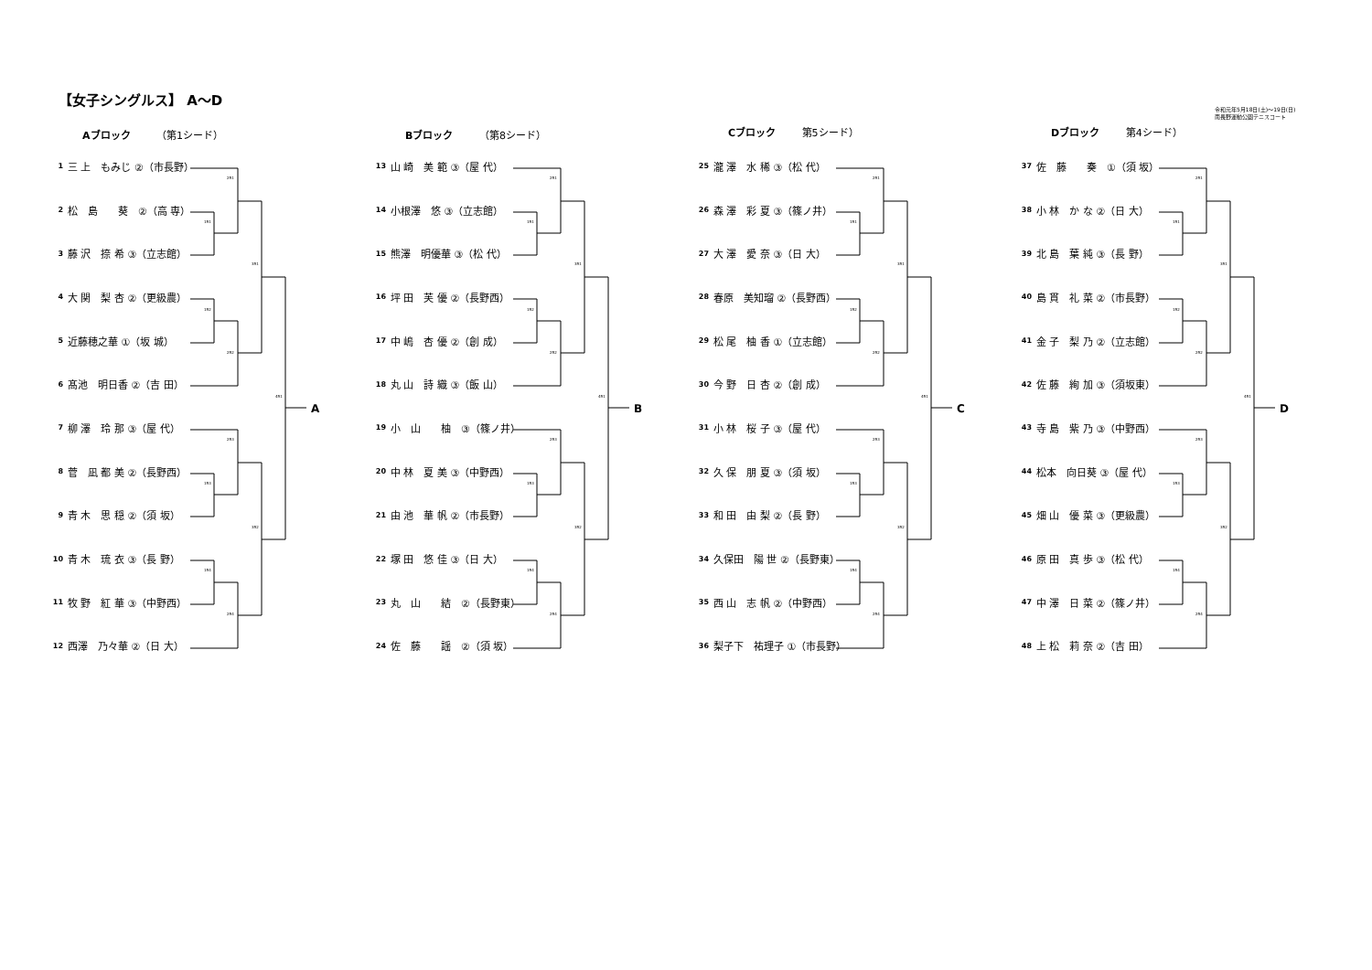【女子シングルス】 A～D
令和元年5月18日(土)～19日(日)
南長野運動公園テニスコート
Aブロック （第1シード）
2R1
1R1
3R1
1R2
2R2
4R1
2R3
1R3
3R2
1R4
2R4
A
| 1 | 三 上 もみじ ②（市長野） |
| 2 | 松 島 葵 ②（高 専） |
| 3 | 藤 沢 捺 希 ③（立志館） |
| 4 | 大 関 梨 杏 ②（更級農） |
| 5 | 近藤穂之華 ①（坂 城） |
| 6 | 髙池 明日香 ②（吉 田） |
| 7 | 柳 澤 玲 那 ③（屋 代） |
| 8 | 菅 凪 都 美 ②（長野西） |
| 9 | 青 木 思 穏 ②（須 坂） |
| 10 | 青 木 琉 衣 ③（長 野） |
| 11 | 牧 野 紅 華 ③（中野西） |
| 12 | 西澤 乃々華 ②（日 大） |
Bブロック （第8シード）
2R1
1R1
3R1
1R2
2R2
4R1
2R3
1R3
3R2
1R4
2R4
B
| 13 | 山 崎 美 範 ③（屋 代） |
| 14 | 小根澤 悠 ③（立志館） |
| 15 | 熊澤 明優華 ③（松 代） |
| 16 | 坪 田 芙 優 ②（長野西） |
| 17 | 中 嶋 杏 優 ②（創 成） |
| 18 | 丸 山 詩 織 ③（飯 山） |
| 19 | 小 山 柚 ③（篠ノ井） |
| 20 | 中 林 夏 美 ③（中野西） |
| 21 | 由 池 華 帆 ②（市長野） |
| 22 | 塚 田 悠 佳 ③（日 大） |
| 23 | 丸 山 結 ②（長野東） |
| 24 | 佐 藤 謡 ②（須 坂） |
Cブロック 第5シード）
2R1
1R1
3R1
1R2
2R2
4R1
2R3
1R3
3R2
1R4
2R4
C
| 25 | 瀧 澤 水 稀 ③（松 代） |
| 26 | 森 澤 彩 夏 ③（篠ノ井） |
| 27 | 大 澤 愛 奈 ③（日 大） |
| 28 | 春原 美知瑠 ②（長野西） |
| 29 | 松 尾 柚 香 ①（立志館） |
| 30 | 今 野 日 杏 ②（創 成） |
| 31 | 小 林 桜 子 ③（屋 代） |
| 32 | 久 保 朋 夏 ③（須 坂） |
| 33 | 和 田 由 梨 ②（長 野） |
| 34 | 久保田 陽 世 ②（長野東） |
| 35 | 西 山 志 帆 ②（中野西） |
| 36 | 梨子下 祐理子 ①（市長野） |
Dブロック 第4シード）
2R1
1R1
3R1
1R2
2R2
4R1
2R3
1R3
3R2
1R4
2R4
D
| 37 | 佐 藤 奏 ①（須 坂） |
| 38 | 小 林 か な ②（日 大） |
| 39 | 北 島 葉 純 ③（長 野） |
| 40 | 島 貫 礼 菜 ②（市長野） |
| 41 | 金 子 梨 乃 ②（立志館） |
| 42 | 佐 藤 絢 加 ③（須坂東） |
| 43 | 寺 島 紫 乃 ③（中野西） |
| 44 | 松本 向日葵 ③（屋 代） |
| 45 | 畑 山 優 菜 ③（更級農） |
| 46 | 原 田 真 歩 ③（松 代） |
| 47 | 中 澤 日 菜 ②（篠ノ井） |
| 48 | 上 松 莉 奈 ②（吉 田） |